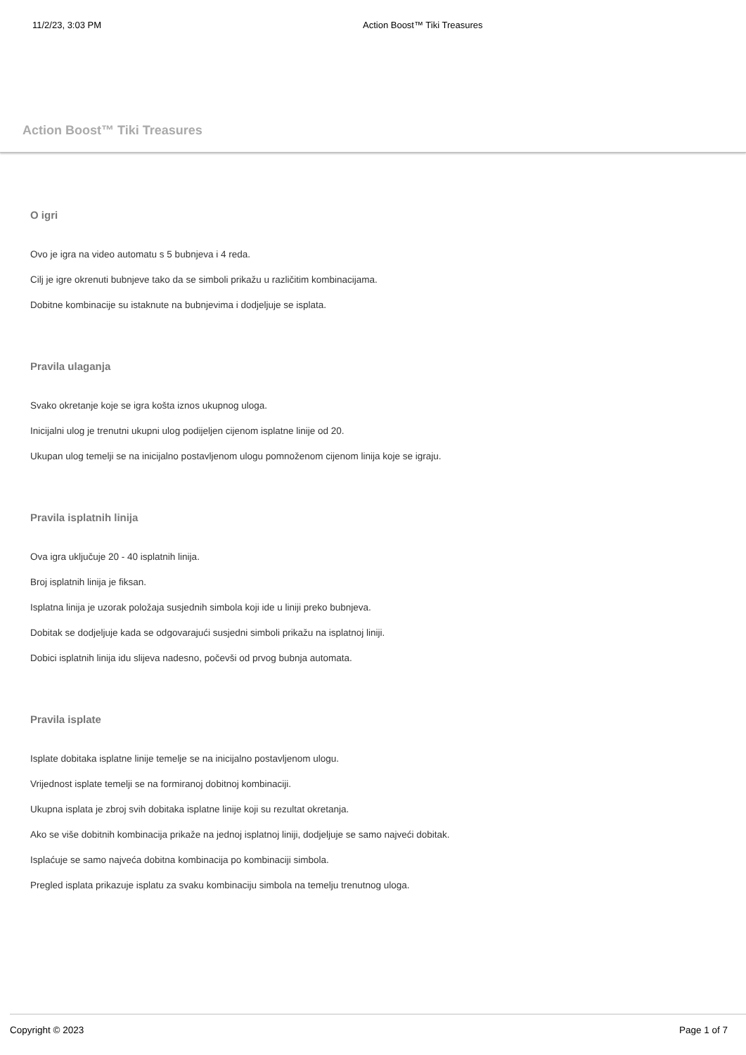11/2/23, 3:03 PM Action Boost™ Tiki Treasures
Action Boost™ Tiki Treasures
O igri
Ovo je igra na video automatu s 5 bubnjeva i 4 reda.
Cilj je igre okrenuti bubnjeve tako da se simboli prikažu u različitim kombinacijama.
Dobitne kombinacije su istaknute na bubnjevima i dodjeljuje se isplata.
Pravila ulaganja
Svako okretanje koje se igra košta iznos ukupnog uloga.
Inicijalni ulog je trenutni ukupni ulog podijeljen cijenom isplatne linije od 20.
Ukupan ulog temelji se na inicijalno postavljenom ulogu pomnoženom cijenom linija koje se igraju.
Pravila isplatnih linija
Ova igra uključuje 20 - 40 isplatnih linija.
Broj isplatnih linija je fiksan.
Isplatna linija je uzorak položaja susjednih simbola koji ide u liniji preko bubnjeva.
Dobitak se dodjeljuje kada se odgovarajući susjedni simboli prikažu na isplatnoj liniji.
Dobici isplatnih linija idu slijeva nadesno, počevši od prvog bubnja automata.
Pravila isplate
Isplate dobitaka isplatne linije temelje se na inicijalno postavljenom ulogu.
Vrijednost isplate temelji se na formiranoj dobitnoj kombinaciji.
Ukupna isplata je zbroj svih dobitaka isplatne linije koji su rezultat okretanja.
Ako se više dobitnih kombinacija prikaže na jednoj isplatnoj liniji, dodjeljuje se samo najveći dobitak.
Isplaćuje se samo najveća dobitna kombinacija po kombinaciji simbola.
Pregled isplata prikazuje isplatu za svaku kombinaciju simbola na temelju trenutnog uloga.
Copyright © 2023 Page 1 of 7